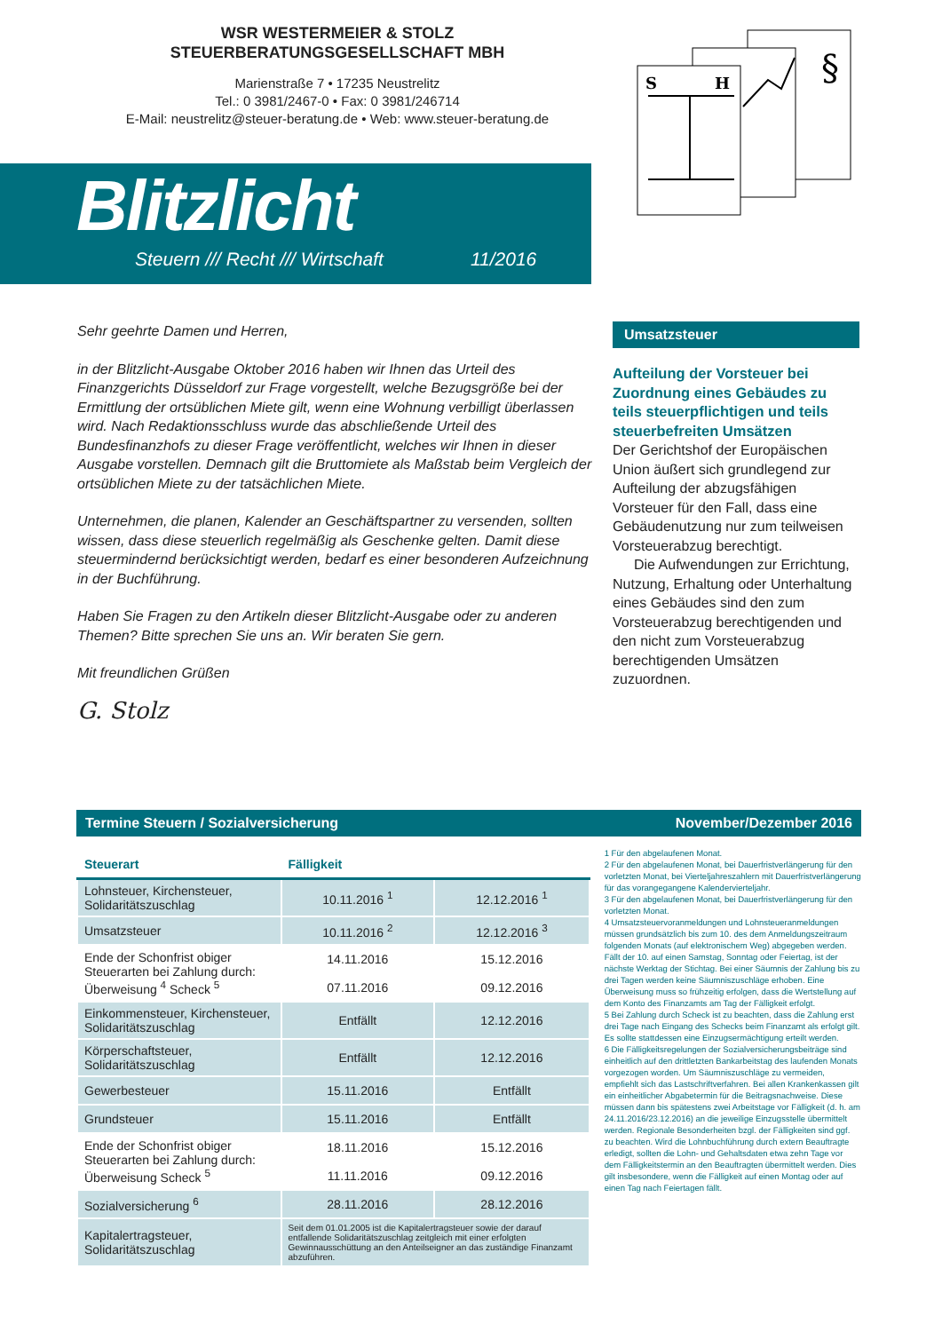WSR WESTERMEIER & STOLZ
STEUERBERATUNGSGESELLSCHAFT MBH
Marienstraße 7 • 17235 Neustrelitz
Tel.: 0 3981/2467-0 • Fax: 0 3981/246714
E-Mail: neustrelitz@steuer-beratung.de • Web: www.steuer-beratung.de
§
S
H
Blitzlicht
Steuern /// Recht /// Wirtschaft 11/2016
Sehr geehrte Damen und Herren,
in der Blitzlicht-Ausgabe Oktober 2016 haben wir Ihnen das Urteil des Finanzgerichts Düsseldorf zur Frage vorgestellt, welche Bezugsgröße bei der Ermittlung der ortsüblichen Miete gilt, wenn eine Wohnung verbilligt überlassen wird. Nach Redaktionsschluss wurde das abschließende Urteil des Bundesfinanzhofs zu dieser Frage veröffentlicht, welches wir Ihnen in dieser Ausgabe vorstellen. Demnach gilt die Bruttomiete als Maßstab beim Vergleich der ortsüblichen Miete zu der tatsächlichen Miete.
Unternehmen, die planen, Kalender an Geschäftspartner zu versenden, sollten wissen, dass diese steuerlich regelmäßig als Geschenke gelten. Damit diese steuermindernd berücksichtigt werden, bedarf es einer besonderen Aufzeichnung in der Buchführung.
Haben Sie Fragen zu den Artikeln dieser Blitzlicht-Ausgabe oder zu anderen Themen? Bitte sprechen Sie uns an. Wir beraten Sie gern.
Mit freundlichen Grüßen
G. Stolz
Umsatzsteuer
Aufteilung der Vorsteuer bei Zuordnung eines Gebäudes zu teils steuerpflichtigen und teils steuerbefreiten Umsätzen
Der Gerichtshof der Europäischen Union äußert sich grundlegend zur Aufteilung der abzugsfähigen Vorsteuer für den Fall, dass eine Gebäudenutzung nur zum teilweisen Vorsteuerabzug berechtigt.
Die Aufwendungen zur Errichtung, Nutzung, Erhaltung oder Unterhaltung eines Gebäudes sind den zum Vorsteuerabzug berechtigenden und den nicht zum Vorsteuerabzug berechtigenden Umsätzen zuzuordnen.
Termine Steuern / Sozialversicherung November/Dezember 2016
| Steuerart | Fälligkeit | |
| --- | --- | --- |
| Lohnsteuer, Kirchensteuer, Solidaritätszuschlag | 10.11.2016 <sup>1</sup> | 12.12.2016 <sup>1</sup> |
| Umsatzsteuer | 10.11.2016 <sup>2</sup> | 12.12.2016 <sup>3</sup> |
| Ende der Schonfrist obiger Steuerarten bei Zahlung durch: Überweisung <sup>4</sup> Scheck <sup>5</sup> | 14.11.2016 | 15.12.2016 |
| | 07.11.2016 | 09.12.2016 |
| Einkommensteuer, Kirchensteuer, Solidaritätszuschlag | Entfällt | 12.12.2016 |
| Körperschaftsteuer, Solidaritätszuschlag | Entfällt | 12.12.2016 |
| Gewerbesteuer | 15.11.2016 | Entfällt |
| Grundsteuer | 15.11.2016 | Entfällt |
| Ende der Schonfrist obiger Steuerarten bei Zahlung durch: Überweisung Scheck <sup>5</sup> | 18.11.2016 | 15.12.2016 |
| | 11.11.2016 | 09.12.2016 |
| Sozialversicherung <sup>6</sup> | 28.11.2016 | 28.12.2016 |
| Kapitalertragsteuer, Solidaritätszuschlag | Seit dem 01.01.2005 ist die Kapitalertragsteuer sowie der darauf entfallende Solidaritätszuschlag zeitgleich mit einer erfolgten Gewinnausschüttung an den Anteilseigner an das zuständige Finanzamt abzuführen. | |
1 Für den abgelaufenen Monat.
2 Für den abgelaufenen Monat, bei Dauerfristverlängerung für den vorletzten Monat, bei Vierteljahreszahlern mit Dauerfristverlängerung für das vorangegangene Kalendervierteljahr.
3 Für den abgelaufenen Monat, bei Dauerfristverlängerung für den vorletzten Monat.
4 Umsatzsteuervoranmeldungen und Lohnsteueranmeldungen müssen grundsätzlich bis zum 10. des dem Anmeldungszeitraum folgenden Monats (auf elektronischem Weg) abgegeben werden. Fällt der 10. auf einen Samstag, Sonntag oder Feiertag, ist der nächste Werktag der Stichtag. Bei einer Säumnis der Zahlung bis zu drei Tagen werden keine Säumniszuschläge erhoben. Eine Überweisung muss so frühzeitig erfolgen, dass die Wertstellung auf dem Konto des Finanzamts am Tag der Fälligkeit erfolgt.
5 Bei Zahlung durch Scheck ist zu beachten, dass die Zahlung erst drei Tage nach Eingang des Schecks beim Finanzamt als erfolgt gilt. Es sollte stattdessen eine Einzugsermächtigung erteilt werden.
6 Die Fälligkeitsregelungen der Sozialversicherungsbeiträge sind einheitlich auf den drittletzten Bankarbeitstag des laufenden Monats vorgezogen worden. Um Säumniszuschläge zu vermeiden, empfiehlt sich das Lastschriftverfahren. Bei allen Krankenkassen gilt ein einheitlicher Abgabetermin für die Beitragsnachweise. Diese müssen dann bis spätestens zwei Arbeitstage vor Fälligkeit (d. h. am 24.11.2016/23.12.2016) an die jeweilige Einzugsstelle übermittelt werden. Regionale Besonderheiten bzgl. der Fälligkeiten sind ggf. zu beachten. Wird die Lohnbuchführung durch extern Beauftragte erledigt, sollten die Lohn- und Gehaltsdaten etwa zehn Tage vor dem Fälligkeitstermin an den Beauftragten übermittelt werden. Dies gilt insbesondere, wenn die Fälligkeit auf einen Montag oder auf einen Tag nach Feiertagen fällt.